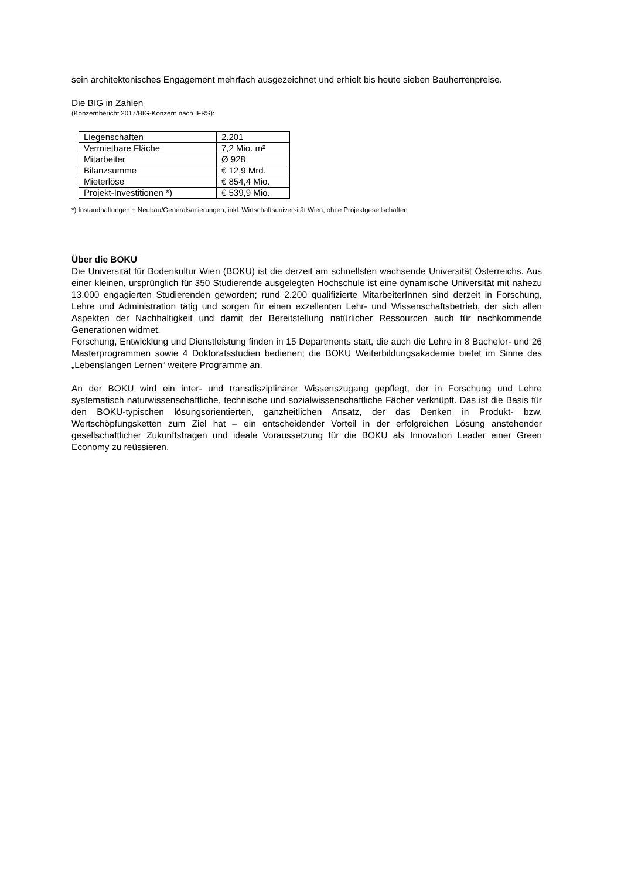sein architektonisches Engagement mehrfach ausgezeichnet und erhielt bis heute sieben Bauherrenpreise.
Die BIG in Zahlen
(Konzernbericht 2017/BIG-Konzern nach IFRS):
| Liegenschaften | 2.201 |
| Vermietbare Fläche | 7,2 Mio. m² |
| Mitarbeiter | Ø 928 |
| Bilanzsumme | € 12,9 Mrd. |
| Mieterlöse | € 854,4 Mio. |
| Projekt-Investitionen *) | € 539,9 Mio. |
*) Instandhaltungen + Neubau/Generalsanierungen; inkl. Wirtschaftsuniversität Wien, ohne Projektgesellschaften
Über die BOKU
Die Universität für Bodenkultur Wien (BOKU) ist die derzeit am schnellsten wachsende Universität Österreichs. Aus einer kleinen, ursprünglich für 350 Studierende ausgelegten Hochschule ist eine dynamische Universität mit nahezu 13.000 engagierten Studierenden geworden; rund 2.200 qualifizierte MitarbeiterInnen sind derzeit in Forschung, Lehre und Administration tätig und sorgen für einen exzellenten Lehr- und Wissenschaftsbetrieb, der sich allen Aspekten der Nachhaltigkeit und damit der Bereitstellung natürlicher Ressourcen auch für nachkommende Generationen widmet.
Forschung, Entwicklung und Dienstleistung finden in 15 Departments statt, die auch die Lehre in 8 Bachelor- und 26 Masterprogrammen sowie 4 Doktoratsstudien bedienen; die BOKU Weiterbildungsakademie bietet im Sinne des „Lebenslangen Lernen“ weitere Programme an.
An der BOKU wird ein inter- und transdisziplinärer Wissenszugang gepflegt, der in Forschung und Lehre systematisch naturwissenschaftliche, technische und sozialwissenschaftliche Fächer verknüpft. Das ist die Basis für den BOKU-typischen lösungsorientierten, ganzheitlichen Ansatz, der das Denken in Produkt- bzw. Wertschöpfungsketten zum Ziel hat – ein entscheidender Vorteil in der erfolgreichen Lösung anstehender gesellschaftlicher Zukunftsfragen und ideale Voraussetzung für die BOKU als Innovation Leader einer Green Economy zu reüssieren.